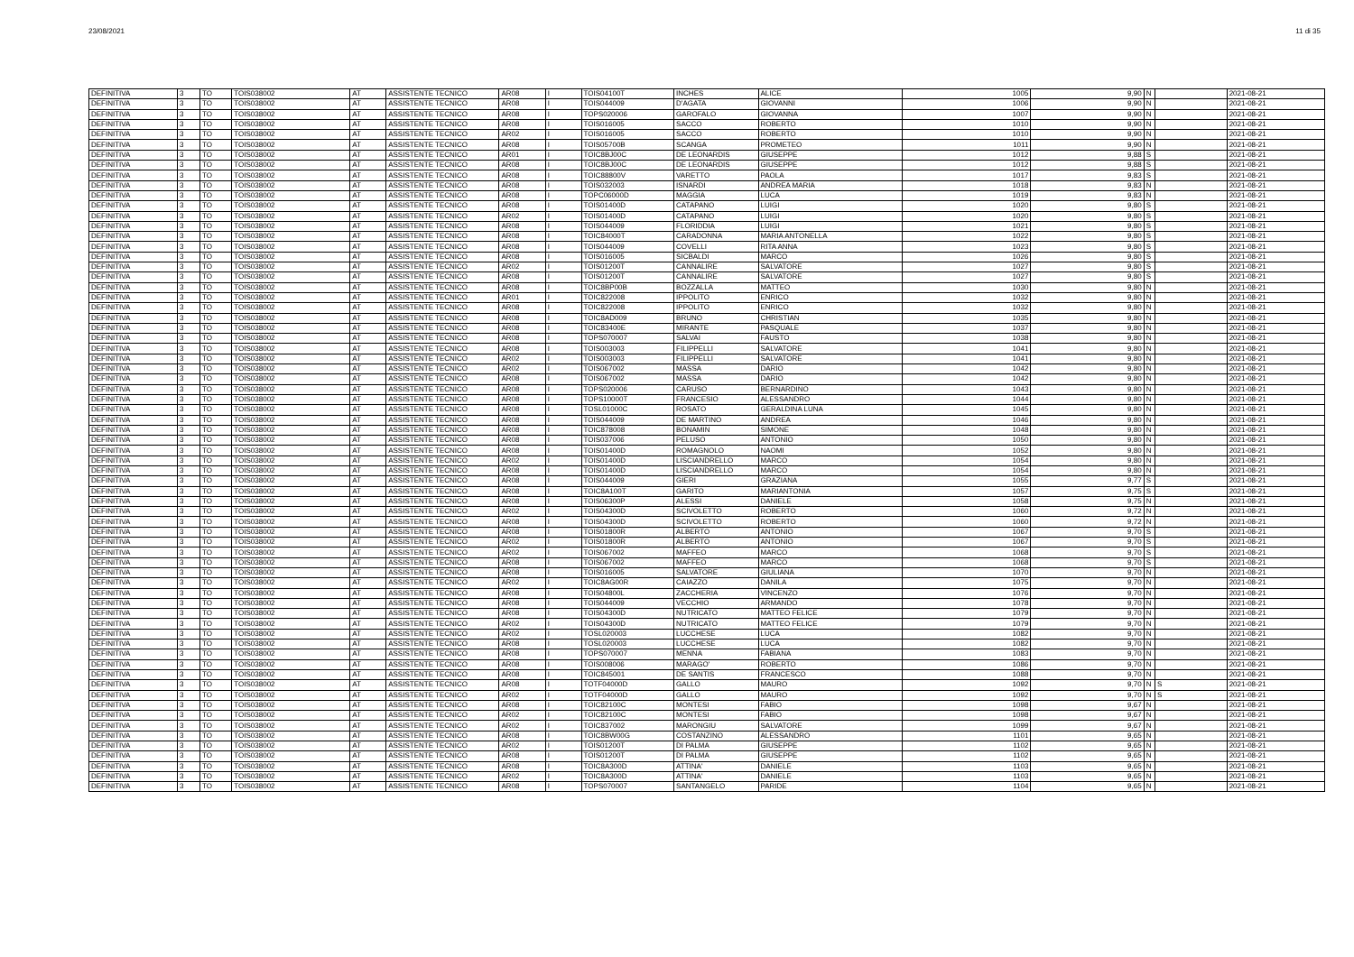23/08/2021 11 di 35
| DEFINITIVA | 3 | TO | TOIS038002 | AT | ASSISTENTE TECNICO | AR08 | I | TOIS04100T | INCHES | ALICE | 1005 | 9,90 | N | | 2021-08-21 |
| DEFINITIVA | 3 | TO | TOIS038002 | AT | ASSISTENTE TECNICO | AR08 | I | TOIS044009 | D'AGATA | GIOVANNI | 1006 | 9,90 | N | | 2021-08-21 |
| DEFINITIVA | 3 | TO | TOIS038002 | AT | ASSISTENTE TECNICO | AR08 | I | TOPS020006 | GAROFALO | GIOVANNA | 1007 | 9,90 | N | | 2021-08-21 |
| DEFINITIVA | 3 | TO | TOIS038002 | AT | ASSISTENTE TECNICO | AR08 | I | TOIS016005 | SACCO | ROBERTO | 1010 | 9,90 | N | | 2021-08-21 |
| DEFINITIVA | 3 | TO | TOIS038002 | AT | ASSISTENTE TECNICO | AR02 | I | TOIS016005 | SACCO | ROBERTO | 1010 | 9,90 | N | | 2021-08-21 |
| DEFINITIVA | 3 | TO | TOIS038002 | AT | ASSISTENTE TECNICO | AR08 | I | TOIS05700B | SCANGA | PROMETEO | 1011 | 9,90 | N | | 2021-08-21 |
| DEFINITIVA | 3 | TO | TOIS038002 | AT | ASSISTENTE TECNICO | AR01 | I | TOIC8BJ00C | DE LEONARDIS | GIUSEPPE | 1012 | 9,88 | S | | 2021-08-21 |
| DEFINITIVA | 3 | TO | TOIS038002 | AT | ASSISTENTE TECNICO | AR08 | I | TOIC8BJ00C | DE LEONARDIS | GIUSEPPE | 1012 | 9,88 | S | | 2021-08-21 |
| DEFINITIVA | 3 | TO | TOIS038002 | AT | ASSISTENTE TECNICO | AR08 | I | TOIC88800V | VARETTO | PAOLA | 1017 | 9,83 | S | | 2021-08-21 |
| DEFINITIVA | 3 | TO | TOIS038002 | AT | ASSISTENTE TECNICO | AR08 | I | TOIS032003 | ISNARDI | ANDREA MARIA | 1018 | 9,83 | N | | 2021-08-21 |
| DEFINITIVA | 3 | TO | TOIS038002 | AT | ASSISTENTE TECNICO | AR08 | I | TOPC06000D | MAGGIA | LUCA | 1019 | 9,83 | N | | 2021-08-21 |
| DEFINITIVA | 3 | TO | TOIS038002 | AT | ASSISTENTE TECNICO | AR08 | I | TOIS01400D | CATAPANO | LUIGI | 1020 | 9,80 | S | | 2021-08-21 |
| DEFINITIVA | 3 | TO | TOIS038002 | AT | ASSISTENTE TECNICO | AR02 | I | TOIS01400D | CATAPANO | LUIGI | 1020 | 9,80 | S | | 2021-08-21 |
| DEFINITIVA | 3 | TO | TOIS038002 | AT | ASSISTENTE TECNICO | AR08 | I | TOIS044009 | FLORIDDIA | LUIGI | 1021 | 9,80 | S | | 2021-08-21 |
| DEFINITIVA | 3 | TO | TOIS038002 | AT | ASSISTENTE TECNICO | AR08 | I | TOIC84000T | CARADONNA | MARIA ANTONELLA | 1022 | 9,80 | S | | 2021-08-21 |
| DEFINITIVA | 3 | TO | TOIS038002 | AT | ASSISTENTE TECNICO | AR08 | I | TOIS044009 | COVELLI | RITA ANNA | 1023 | 9,80 | S | | 2021-08-21 |
| DEFINITIVA | 3 | TO | TOIS038002 | AT | ASSISTENTE TECNICO | AR08 | I | TOIS016005 | SICBALDI | MARCO | 1026 | 9,80 | S | | 2021-08-21 |
| DEFINITIVA | 3 | TO | TOIS038002 | AT | ASSISTENTE TECNICO | AR02 | I | TOIS01200T | CANNALIRE | SALVATORE | 1027 | 9,80 | S | | 2021-08-21 |
| DEFINITIVA | 3 | TO | TOIS038002 | AT | ASSISTENTE TECNICO | AR08 | I | TOIS01200T | CANNALIRE | SALVATORE | 1027 | 9,80 | S | | 2021-08-21 |
| DEFINITIVA | 3 | TO | TOIS038002 | AT | ASSISTENTE TECNICO | AR08 | I | TOIC8BP00B | BOZZALLA | MATTEO | 1030 | 9,80 | N | | 2021-08-21 |
| DEFINITIVA | 3 | TO | TOIS038002 | AT | ASSISTENTE TECNICO | AR01 | I | TOIC822008 | IPPOLITO | ENRICO | 1032 | 9,80 | N | | 2021-08-21 |
| DEFINITIVA | 3 | TO | TOIS038002 | AT | ASSISTENTE TECNICO | AR08 | I | TOIC822008 | IPPOLITO | ENRICO | 1032 | 9,80 | N | | 2021-08-21 |
| DEFINITIVA | 3 | TO | TOIS038002 | AT | ASSISTENTE TECNICO | AR08 | I | TOIC8AD009 | BRUNO | CHRISTIAN | 1035 | 9,80 | N | | 2021-08-21 |
| DEFINITIVA | 3 | TO | TOIS038002 | AT | ASSISTENTE TECNICO | AR08 | I | TOIC83400E | MIRANTE | PASQUALE | 1037 | 9,80 | N | | 2021-08-21 |
| DEFINITIVA | 3 | TO | TOIS038002 | AT | ASSISTENTE TECNICO | AR08 | I | TOPS070007 | SALVAI | FAUSTO | 1038 | 9,80 | N | | 2021-08-21 |
| DEFINITIVA | 3 | TO | TOIS038002 | AT | ASSISTENTE TECNICO | AR08 | I | TOIS003003 | FILIPPELLI | SALVATORE | 1041 | 9,80 | N | | 2021-08-21 |
| DEFINITIVA | 3 | TO | TOIS038002 | AT | ASSISTENTE TECNICO | AR02 | I | TOIS003003 | FILIPPELLI | SALVATORE | 1041 | 9,80 | N | | 2021-08-21 |
| DEFINITIVA | 3 | TO | TOIS038002 | AT | ASSISTENTE TECNICO | AR02 | I | TOIS067002 | MASSA | DARIO | 1042 | 9,80 | N | | 2021-08-21 |
| DEFINITIVA | 3 | TO | TOIS038002 | AT | ASSISTENTE TECNICO | AR08 | I | TOIS067002 | MASSA | DARIO | 1042 | 9,80 | N | | 2021-08-21 |
| DEFINITIVA | 3 | TO | TOIS038002 | AT | ASSISTENTE TECNICO | AR08 | I | TOPS020006 | CARUSO | BERNARDINO | 1043 | 9,80 | N | | 2021-08-21 |
| DEFINITIVA | 3 | TO | TOIS038002 | AT | ASSISTENTE TECNICO | AR08 | I | TOPS10000T | FRANCESIO | ALESSANDRO | 1044 | 9,80 | N | | 2021-08-21 |
| DEFINITIVA | 3 | TO | TOIS038002 | AT | ASSISTENTE TECNICO | AR08 | I | TOSL01000C | ROSATO | GERALDINA LUNA | 1045 | 9,80 | N | | 2021-08-21 |
| DEFINITIVA | 3 | TO | TOIS038002 | AT | ASSISTENTE TECNICO | AR08 | I | TOIS044009 | DE MARTINO | ANDREA | 1046 | 9,80 | N | | 2021-08-21 |
| DEFINITIVA | 3 | TO | TOIS038002 | AT | ASSISTENTE TECNICO | AR08 | I | TOIC878008 | BONAMIN | SIMONE | 1048 | 9,80 | N | | 2021-08-21 |
| DEFINITIVA | 3 | TO | TOIS038002 | AT | ASSISTENTE TECNICO | AR08 | I | TOIS037006 | PELUSO | ANTONIO | 1050 | 9,80 | N | | 2021-08-21 |
| DEFINITIVA | 3 | TO | TOIS038002 | AT | ASSISTENTE TECNICO | AR08 | I | TOIS01400D | ROMAGNOLO | NAOMI | 1052 | 9,80 | N | | 2021-08-21 |
| DEFINITIVA | 3 | TO | TOIS038002 | AT | ASSISTENTE TECNICO | AR02 | I | TOIS01400D | LISCIANDRELLO | MARCO | 1054 | 9,80 | N | | 2021-08-21 |
| DEFINITIVA | 3 | TO | TOIS038002 | AT | ASSISTENTE TECNICO | AR08 | I | TOIS01400D | LISCIANDRELLO | MARCO | 1054 | 9,80 | N | | 2021-08-21 |
| DEFINITIVA | 3 | TO | TOIS038002 | AT | ASSISTENTE TECNICO | AR08 | I | TOIS044009 | GIERI | GRAZIANA | 1055 | 9,77 | S | | 2021-08-21 |
| DEFINITIVA | 3 | TO | TOIS038002 | AT | ASSISTENTE TECNICO | AR08 | I | TOIC8A100T | GARITO | MARIANTONIA | 1057 | 9,75 | S | | 2021-08-21 |
| DEFINITIVA | 3 | TO | TOIS038002 | AT | ASSISTENTE TECNICO | AR08 | I | TOIS06300P | ALESSI | DANIELE | 1058 | 9,75 | N | | 2021-08-21 |
| DEFINITIVA | 3 | TO | TOIS038002 | AT | ASSISTENTE TECNICO | AR02 | I | TOIS04300D | SCIVOLETTO | ROBERTO | 1060 | 9,72 | N | | 2021-08-21 |
| DEFINITIVA | 3 | TO | TOIS038002 | AT | ASSISTENTE TECNICO | AR08 | I | TOIS04300D | SCIVOLETTO | ROBERTO | 1060 | 9,72 | N | | 2021-08-21 |
| DEFINITIVA | 3 | TO | TOIS038002 | AT | ASSISTENTE TECNICO | AR08 | I | TOIS01800R | ALBERTO | ANTONIO | 1067 | 9,70 | S | | 2021-08-21 |
| DEFINITIVA | 3 | TO | TOIS038002 | AT | ASSISTENTE TECNICO | AR02 | I | TOIS01800R | ALBERTO | ANTONIO | 1067 | 9,70 | S | | 2021-08-21 |
| DEFINITIVA | 3 | TO | TOIS038002 | AT | ASSISTENTE TECNICO | AR02 | I | TOIS067002 | MAFFEO | MARCO | 1068 | 9,70 | S | | 2021-08-21 |
| DEFINITIVA | 3 | TO | TOIS038002 | AT | ASSISTENTE TECNICO | AR08 | I | TOIS067002 | MAFFEO | MARCO | 1068 | 9,70 | S | | 2021-08-21 |
| DEFINITIVA | 3 | TO | TOIS038002 | AT | ASSISTENTE TECNICO | AR08 | I | TOIS016005 | SALVATORE | GIULIANA | 1070 | 9,70 | N | | 2021-08-21 |
| DEFINITIVA | 3 | TO | TOIS038002 | AT | ASSISTENTE TECNICO | AR02 | I | TOIC8AG00R | CAIAZZO | DANILA | 1075 | 9,70 | N | | 2021-08-21 |
| DEFINITIVA | 3 | TO | TOIS038002 | AT | ASSISTENTE TECNICO | AR08 | I | TOIS04800L | ZACCHERIA | VINCENZO | 1076 | 9,70 | N | | 2021-08-21 |
| DEFINITIVA | 3 | TO | TOIS038002 | AT | ASSISTENTE TECNICO | AR08 | I | TOIS044009 | VECCHIO | ARMANDO | 1078 | 9,70 | N | | 2021-08-21 |
| DEFINITIVA | 3 | TO | TOIS038002 | AT | ASSISTENTE TECNICO | AR08 | I | TOIS04300D | NUTRICATO | MATTEO FELICE | 1079 | 9,70 | N | | 2021-08-21 |
| DEFINITIVA | 3 | TO | TOIS038002 | AT | ASSISTENTE TECNICO | AR02 | I | TOIS04300D | NUTRICATO | MATTEO FELICE | 1079 | 9,70 | N | | 2021-08-21 |
| DEFINITIVA | 3 | TO | TOIS038002 | AT | ASSISTENTE TECNICO | AR02 | I | TOSL020003 | LUCCHESE | LUCA | 1082 | 9,70 | N | | 2021-08-21 |
| DEFINITIVA | 3 | TO | TOIS038002 | AT | ASSISTENTE TECNICO | AR08 | I | TOSL020003 | LUCCHESE | LUCA | 1082 | 9,70 | N | | 2021-08-21 |
| DEFINITIVA | 3 | TO | TOIS038002 | AT | ASSISTENTE TECNICO | AR08 | I | TOPS070007 | MENNA | FABIANA | 1083 | 9,70 | N | | 2021-08-21 |
| DEFINITIVA | 3 | TO | TOIS038002 | AT | ASSISTENTE TECNICO | AR08 | I | TOIS008006 | MARAGO' | ROBERTO | 1086 | 9,70 | N | | 2021-08-21 |
| DEFINITIVA | 3 | TO | TOIS038002 | AT | ASSISTENTE TECNICO | AR08 | I | TOIC845001 | DE SANTIS | FRANCESCO | 1088 | 9,70 | N | | 2021-08-21 |
| DEFINITIVA | 3 | TO | TOIS038002 | AT | ASSISTENTE TECNICO | AR08 | I | TOTF04000D | GALLO | MAURO | 1092 | 9,70 | N | S | 2021-08-21 |
| DEFINITIVA | 3 | TO | TOIS038002 | AT | ASSISTENTE TECNICO | AR02 | I | TOTF04000D | GALLO | MAURO | 1092 | 9,70 | N | S | 2021-08-21 |
| DEFINITIVA | 3 | TO | TOIS038002 | AT | ASSISTENTE TECNICO | AR08 | I | TOIC82100C | MONTESI | FABIO | 1098 | 9,67 | N | | 2021-08-21 |
| DEFINITIVA | 3 | TO | TOIS038002 | AT | ASSISTENTE TECNICO | AR02 | I | TOIC82100C | MONTESI | FABIO | 1098 | 9,67 | N | | 2021-08-21 |
| DEFINITIVA | 3 | TO | TOIS038002 | AT | ASSISTENTE TECNICO | AR02 | I | TOIC837002 | MARONGIU | SALVATORE | 1099 | 9,67 | N | | 2021-08-21 |
| DEFINITIVA | 3 | TO | TOIS038002 | AT | ASSISTENTE TECNICO | AR08 | I | TOIC8BW00G | COSTANZINO | ALESSANDRO | 1101 | 9,65 | N | | 2021-08-21 |
| DEFINITIVA | 3 | TO | TOIS038002 | AT | ASSISTENTE TECNICO | AR02 | I | TOIS01200T | DI PALMA | GIUSEPPE | 1102 | 9,65 | N | | 2021-08-21 |
| DEFINITIVA | 3 | TO | TOIS038002 | AT | ASSISTENTE TECNICO | AR08 | I | TOIS01200T | DI PALMA | GIUSEPPE | 1102 | 9,65 | N | | 2021-08-21 |
| DEFINITIVA | 3 | TO | TOIS038002 | AT | ASSISTENTE TECNICO | AR08 | I | TOIC8A300D | ATTINA' | DANIELE | 1103 | 9,65 | N | | 2021-08-21 |
| DEFINITIVA | 3 | TO | TOIS038002 | AT | ASSISTENTE TECNICO | AR02 | I | TOIC8A300D | ATTINA' | DANIELE | 1103 | 9,65 | N | | 2021-08-21 |
| DEFINITIVA | 3 | TO | TOIS038002 | AT | ASSISTENTE TECNICO | AR08 | I | TOPS070007 | SANTANGELO | PARIDE | 1104 | 9,65 | N | | 2021-08-21 |